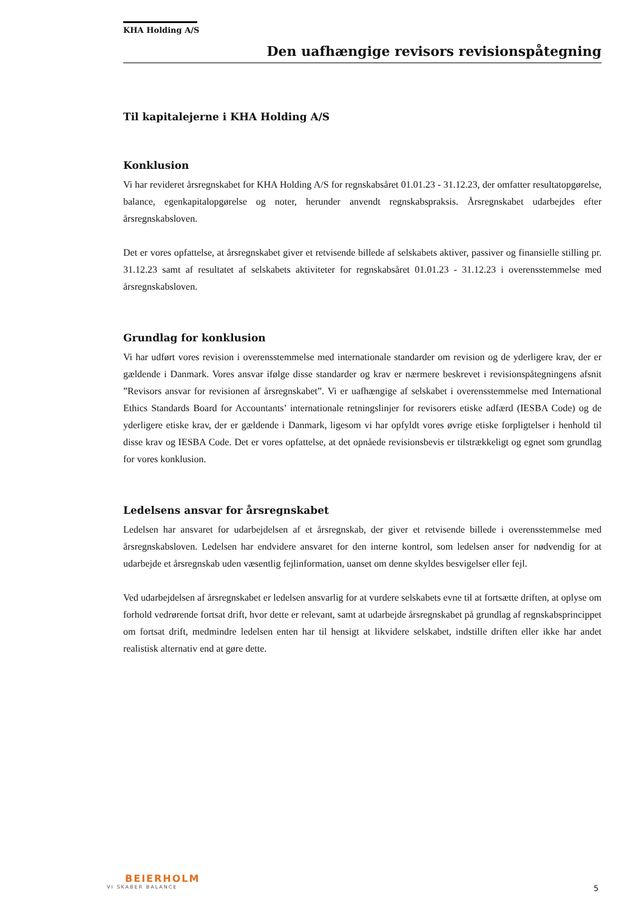KHA Holding A/S
Den uafhængige revisors revisionspåtegning
Til kapitalejerne i KHA Holding A/S
Konklusion
Vi har revideret årsregnskabet for KHA Holding A/S for regnskabsåret 01.01.23 - 31.12.23, der omfatter resultatopgørelse, balance, egenkapitalopgørelse og noter, herunder anvendt regnskabspraksis. Årsregnskabet udarbejdes efter årsregnskabsloven.
Det er vores opfattelse, at årsregnskabet giver et retvisende billede af selskabets aktiver, passiver og finansielle stilling pr. 31.12.23 samt af resultatet af selskabets aktiviteter for regnskabsåret 01.01.23 - 31.12.23 i overensstemmelse med årsregnskabsloven.
Grundlag for konklusion
Vi har udført vores revision i overensstemmelse med internationale standarder om revision og de yderligere krav, der er gældende i Danmark. Vores ansvar ifølge disse standarder og krav er nærmere beskrevet i revisionspåtegningens afsnit ”Revisors ansvar for revisionen af årsregnskabet”. Vi er uafhængige af selskabet i overensstemmelse med International Ethics Standards Board for Accountants’ internationale retningslinjer for revisorers etiske adfærd (IESBA Code) og de yderligere etiske krav, der er gældende i Danmark, ligesom vi har opfyldt vores øvrige etiske forpligtelser i henhold til disse krav og IESBA Code. Det er vores opfattelse, at det opnåede revisionsbevis er tilstrækkeligt og egnet som grundlag for vores konklusion.
Ledelsens ansvar for årsregnskabet
Ledelsen har ansvaret for udarbejdelsen af et årsregnskab, der giver et retvisende billede i overensstemmelse med årsregnskabsloven. Ledelsen har endvidere ansvaret for den interne kontrol, som ledelsen anser for nødvendig for at udarbejde et årsregnskab uden væsentlig fejlinformation, uanset om denne skyldes besvigelser eller fejl.
Ved udarbejdelsen af årsregnskabet er ledelsen ansvarlig for at vurdere selskabets evne til at fortsætte driften, at oplyse om forhold vedrørende fortsat drift, hvor dette er relevant, samt at udarbejde årsregnskabet på grundlag af regnskabsprincippet om fortsat drift, medmindre ledelsen enten har til hensigt at likvidere selskabet, indstille driften eller ikke har andet realistisk alternativ end at gøre dette.
BEIERHOLM
VI SKABER BALANCE
5